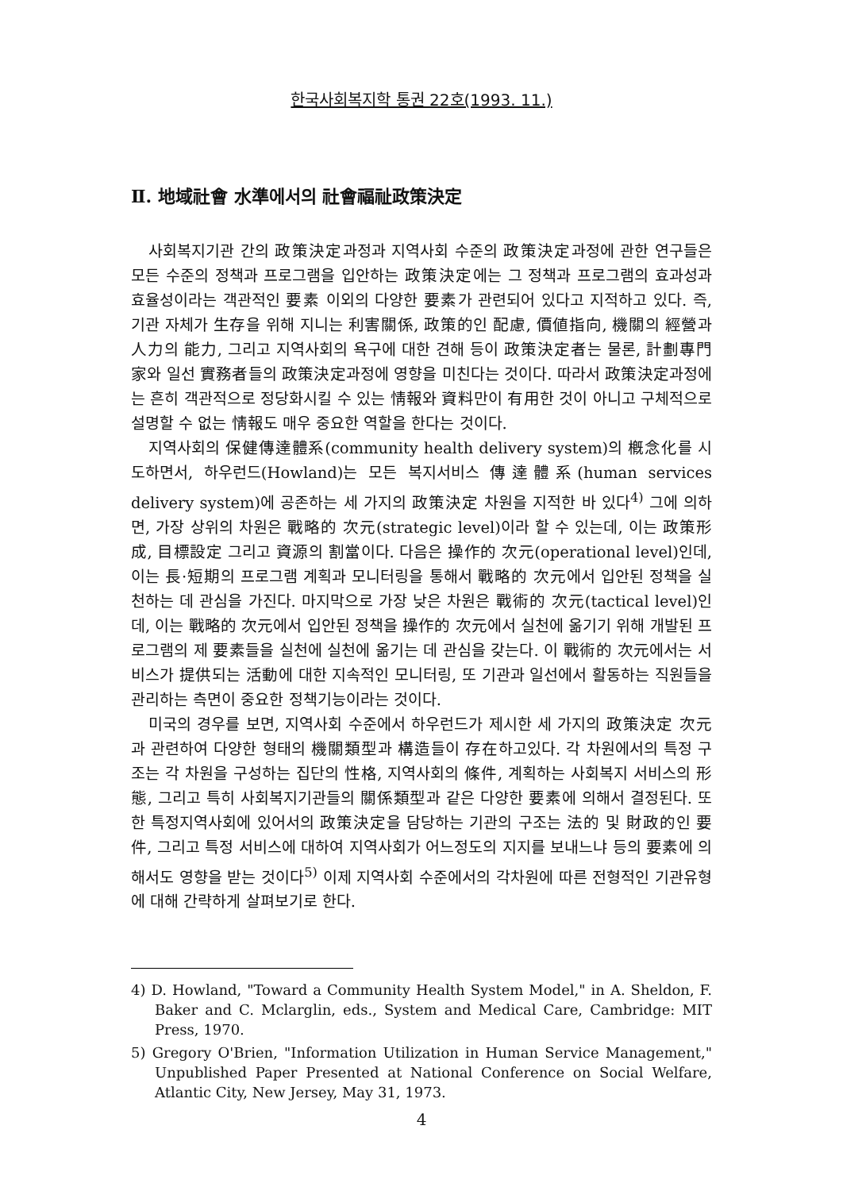한국사회복지학 통권 22호(1993. 11.)
Ⅱ. 地域社會 水準에서의 社會福祉政策決定
사회복지기관 간의 政策決定과정과 지역사회 수준의 政策決定과정에 관한 연구들은 모든 수준의 정책과 프로그램을 입안하는 政策決定에는 그 정책과 프로그램의 효과성과 효율성이라는 객관적인 要素 이외의 다양한 要素가 관련되어 있다고 지적하고 있다. 즉, 기관 자체가 生存을 위해 지니는 利害關係, 政策的인 配慮, 價値指向, 機關의 經營과 人力의 能力, 그리고 지역사회의 욕구에 대한 견해 등이 政策決定者는 물론, 計劃專門家와 일선 實務者들의 政策決定과정에 영향을 미친다는 것이다. 따라서 政策決定과정에는 흔히 객관적으로 정당화시킬 수 있는 情報와 資料만이 有用한 것이 아니고 구체적으로 설명할 수 없는 情報도 매우 중요한 역할을 한다는 것이다.
지역사회의 保健傳達體系(community health delivery system)의 槪念化를 시도하면서, 하우런드(Howland)는 모든 복지서비스 傳達體系(human services delivery system)에 공존하는 세 가지의 政策決定 차원을 지적한 바 있다<sup>4)</sup> 그에 의하면, 가장 상위의 차원은 戰略的 次元(strategic level)이라 할 수 있는데, 이는 政策形成, 目標設定 그리고 資源의 割當이다. 다음은 操作的 次元(operational level)인데, 이는 長·短期의 프로그램 계획과 모니터링을 통해서 戰略的 次元에서 입안된 정책을 실천하는 데 관심을 가진다. 마지막으로 가장 낮은 차원은 戰術的 次元(tactical level)인데, 이는 戰略的 次元에서 입안된 정책을 操作的 次元에서 실천에 옮기기 위해 개발된 프로그램의 제 要素들을 실천에 실천에 옮기는 데 관심을 갖는다. 이 戰術的 次元에서는 서비스가 提供되는 活動에 대한 지속적인 모니터링, 또 기관과 일선에서 활동하는 직원들을 관리하는 측면이 중요한 정책기능이라는 것이다.
미국의 경우를 보면, 지역사회 수준에서 하우런드가 제시한 세 가지의 政策決定 次元과 관련하여 다양한 형태의 機關類型과 構造들이 存在하고있다. 각 차원에서의 특정 구조는 각 차원을 구성하는 집단의 性格, 지역사회의 條件, 계획하는 사회복지 서비스의 形態, 그리고 특히 사회복지기관들의 關係類型과 같은 다양한 要素에 의해서 결정된다. 또한 특정지역사회에 있어서의 政策決定을 담당하는 기관의 구조는 法的 및 財政的인 要件, 그리고 특정 서비스에 대하여 지역사회가 어느정도의 지지를 보내느냐 등의 要素에 의해서도 영향을 받는 것이다<sup>5)</sup> 이제 지역사회 수준에서의 각차원에 따른 전형적인 기관유형에 대해 간략하게 살펴보기로 한다.
4) D. Howland, "Toward a Community Health System Model," in A. Sheldon, F. Baker and C. Mclarglin, eds., System and Medical Care, Cambridge: MIT Press, 1970.
5) Gregory O'Brien, "Information Utilization in Human Service Management," Unpublished Paper Presented at National Conference on Social Welfare, Atlantic City, New Jersey, May 31, 1973.
4